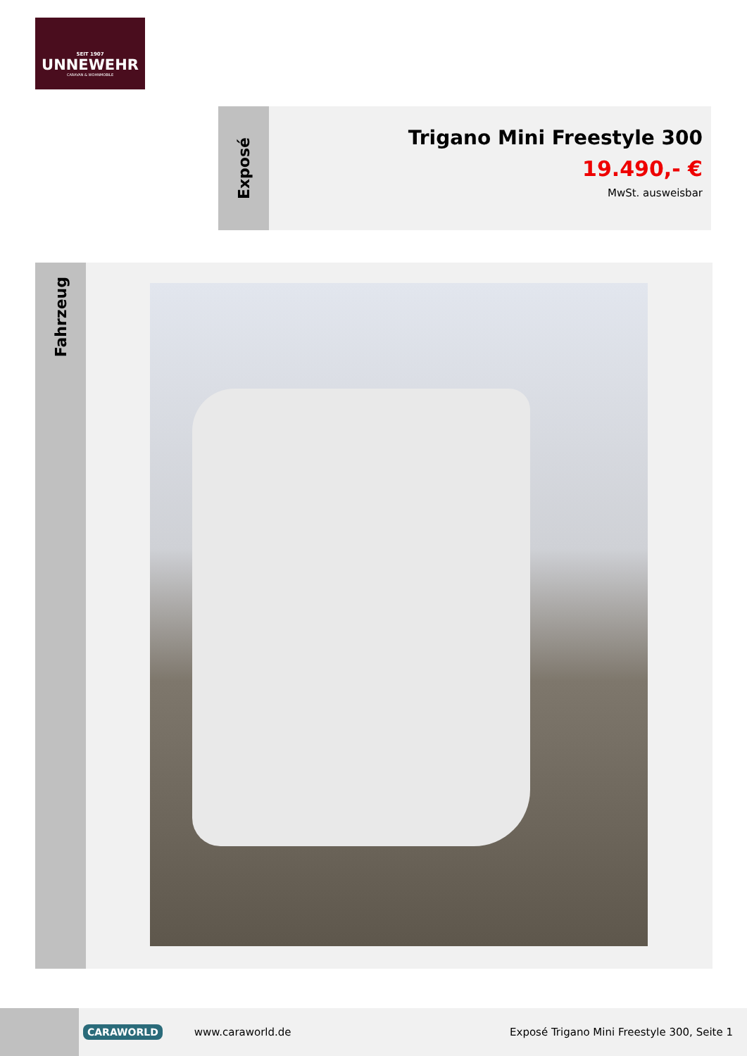SEIT 1907
UNNEWEHR
CARAVAN & WOHNMOBILE
Exposé
Trigano Mini Freestyle 300
19.490,- €
MwSt. ausweisbar
Fahrzeug
CARAWORLD www.caraworld.de Exposé Trigano Mini Freestyle 300, Seite 1